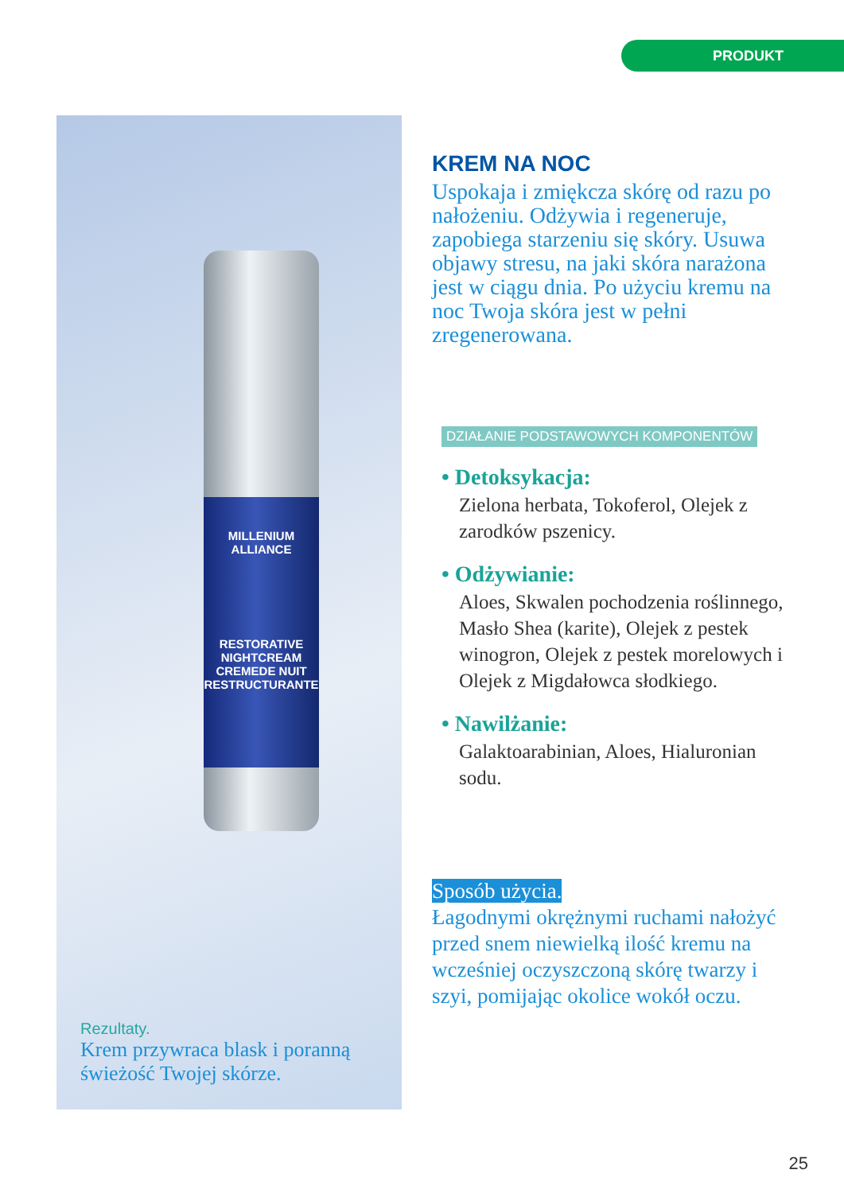PRODUKT
MILLENIUM
ALLIANCE
RESTORATIVE NIGHTCREAM
CREMEDE NUIT RESTRUCTURANTE
Rezultaty.
Krem przywraca blask i poranną
świeżość Twojej skórze.
KREM NA NOC
Uspokaja i zmiękcza skórę od razu po nałożeniu. Odżywia i regeneruje, zapobiega starzeniu się skóry. Usuwa objawy stresu, na jaki skóra narażona jest w ciągu dnia. Po użyciu kremu na noc Twoja skóra jest w pełni zregenerowana.
DZIAŁANIE PODSTAWOWYCH KOMPONENTÓW
• Detoksykacja:
Zielona herbata, Tokoferol, Olejek z zarodków pszenicy.
• Odżywianie:
Aloes, Skwalen pochodzenia roślinnego, Masło Shea (karite), Olejek z pestek winogron, Olejek z pestek morelowych i Olejek z Migdałowca słodkiego.
• Nawilżanie:
Galaktoarabinian, Aloes, Hialuronian sodu.
Sposób użycia.
Łagodnymi okrężnymi ruchami nałożyć przed snem niewielką ilość kremu na wcześniej oczyszczoną skórę twarzy i szyi, pomijając okolice wokół oczu.
25